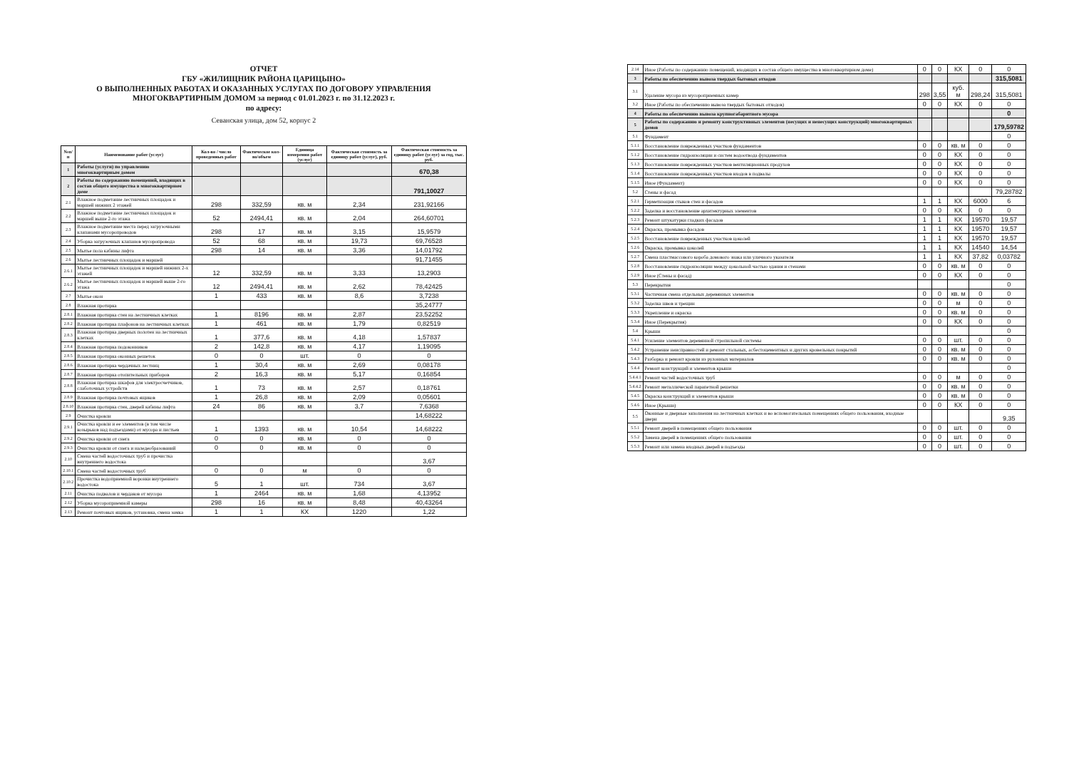ОТЧЕТ
ГБУ «ЖИЛИЩНИК РАЙОНА ЦАРИЦЫНО»
О ВЫПОЛНЕННЫХ РАБОТАХ И ОКАЗАННЫХ УСЛУГАХ ПО ДОГОВОРУ УПРАВЛЕНИЯ
МНОГОКВАРТИРНЫМ ДОМОМ за период с 01.01.2023 г. по 31.12.2023 г.
по адресу:
Севанская улица, дом 52, корпус 2
| №п/п | Наименование работ (услуг) | Кол-во / число проведенных работ | Фактическое кол-во/объем | Единица измерения работ (услуг) | Фактическая стоимость за единицу работ (услуг), руб. | Фактическая стоимость за единицу работ (услуг) за год, тыс. руб. |
| --- | --- | --- | --- | --- | --- | --- |
| 1 | Работы (услуги) по управлению многоквартирным домом | | | | | 670,38 |
| 2 | Работы по содержанию помещений, входящих в состав общего имущества в многоквартирном доме | | | | | 791,10027 |
| 2.1 | Влажное подметание лестничных площадок и маршей нижних 2 этажей | 298 | 332,59 | кв. м | 2,34 | 231,92166 |
| 2.2 | Влажное подметание лестничных площадок и маршей выше 2-го этажа | 52 | 2494,41 | кв. м | 2,04 | 264,60701 |
| 2.3 | Влажное подметание места перед загрузочными клапанами мусоропроводов | 298 | 17 | кв. м | 3,15 | 15,9579 |
| 2.4 | Уборка загрузочных клапанов мусоропровода | 52 | 68 | кв. м | 19,73 | 69,76528 |
| 2.5 | Мытье пола кабины лифта | 298 | 14 | кв. м | 3,36 | 14,01792 |
| 2.6 | Мытье лестничных площадок и маршей | | | | | 91,71455 |
| 2.6.1 | Мытье лестничных площадок и маршей нижних 2-х этажей | 12 | 332,59 | кв. м | 3,33 | 13,2903 |
| 2.6.2 | Мытье лестничных площадок и маршей выше 2-го этажа | 12 | 2494,41 | кв. м | 2,62 | 78,42425 |
| 2.7 | Мытье окон | 1 | 433 | кв. м | 8,6 | 3,7238 |
| 2.8 | Влажная протирка | | | | | 35,24777 |
| 2.8.1 | Влажная протирка стен на лестничных клетках | 1 | 8196 | кв. м | 2,87 | 23,52252 |
| 2.8.2 | Влажная протирка плафонов на лестничных клетках | 1 | 461 | кв. м | 1,79 | 0,82519 |
| 2.8.3 | Влажная протирка дверных полотен на лестничных клетках | 1 | 377,6 | кв. м | 4,18 | 1,57837 |
| 2.8.4 | Влажная протирка подоконников | 2 | 142,8 | кв. м | 4,17 | 1,19095 |
| 2.8.5 | Влажная протирка оконных решеток | 0 | 0 | шт. | 0 | 0 |
| 2.8.6 | Влажная протирка чердачных лестниц | 1 | 30,4 | кв. м | 2,69 | 0,08178 |
| 2.8.7 | Влажная протирка отопительных приборов | 2 | 16,3 | кв. м | 5,17 | 0,16854 |
| 2.8.8 | Влажная протирка шкафов для электросчетчиков, слаботочных устройств | 1 | 73 | кв. м | 2,57 | 0,18761 |
| 2.8.9 | Влажная протирка почтовых ящиков | 1 | 26,8 | кв. м | 2,09 | 0,05601 |
| 2.8.10 | Влажная протирка стен, дверей кабины лифта | 24 | 86 | кв. м | 3,7 | 7,6368 |
| 2.9 | Очистка кровли | | | | | 14,68222 |
| 2.9.1 | Очистка кровли и ее элементов (в том числе козырьков над подъездами) от мусора и листьев | 1 | 1393 | кв. м | 10,54 | 14,68222 |
| 2.9.2 | Очистка кровли от снега | 0 | 0 | кв. м | 0 | 0 |
| 2.9.3 | Очистка кровли от снега и наледеобразований | 0 | 0 | кв. м | 0 | 0 |
| 2.10 | Смена частей водосточных труб и прочистка внутреннего водостока | | | | | 3,67 |
| 2.10.1 | Смена частей водосточных труб | 0 | 0 | м | 0 | 0 |
| 2.10.2 | Прочистка водоприемной воронки внутреннего водостока | 5 | 1 | шт. | 734 | 3,67 |
| 2.11 | Очистка подвалов и чердаков от мусора | 1 | 2464 | кв. м | 1,68 | 4,13952 |
| 2.12 | Уборка мусороприемной камеры | 298 | 16 | кв. м | 8,48 | 40,43264 |
| 2.13 | Ремонт почтовых ящиков, установка, смена замка | 1 | 1 | КХ | 1220 | 1,22 |
| 2.14 | Иное (Работы по содержанию помещений, входящих в состав общего имущества в многоквартирном доме) | 0 | 0 | КХ | 0 | 0 |
| 3 | Работы по обеспечению вывоза твердых бытовых отходов | | | | | 315,5081 |
| 3.1 | Удаление мусора из мусороприемных камер | 298 | 3,55 | куб. м | 298,24 | 315,5081 |
| 3.2 | Иное (Работы по обеспечению вывоза твердых бытовых отходов) | 0 | 0 | КХ | 0 | 0 |
| 4 | Работы по обеспечению вывоза крупногабаритного мусора | | | | | 0 |
| 5 | Работы по содержанию и ремонту конструктивных элементов (несущих и ненесущих конструкций) многоквартирных домов | | | | | 179,59782 |
| 5.1 | Фундамент | | | | | 0 |
| 5.1.1 | Восстановление поврежденных участков фундаментов | 0 | 0 | кв. м | 0 | 0 |
| 5.1.2 | Восстановление гидроизоляции и систем водоотвода фундаментов | 0 | 0 | КХ | 0 | 0 |
| 5.1.3 | Восстановление поврежденных участков вентиляционных продухов | 0 | 0 | КХ | 0 | 0 |
| 5.1.4 | Восстановление поврежденных участков входов в подвалы | 0 | 0 | КХ | 0 | 0 |
| 5.1.5 | Иное (Фундамент) | 0 | 0 | КХ | 0 | 0 |
| 5.2 | Стены и фасад | | | | | 79,28782 |
| 5.2.1 | Герметизация стыков стен и фасадов | 1 | 1 | КХ | 6000 | 6 |
| 5.2.2 | Заделка и восстановление архитектурных элементов | 0 | 0 | КХ | 0 | 0 |
| 5.2.3 | Ремонт штукатурки гладких фасадов | 1 | 1 | КХ | 19570 | 19,57 |
| 5.2.4 | Окраска, промывка фасадов | 1 | 1 | КХ | 19570 | 19,57 |
| 5.2.5 | Восстановление поврежденных участков цоколей | 1 | 1 | КХ | 19570 | 19,57 |
| 5.2.6 | Окраска, промывка цоколей | 1 | 1 | КХ | 14540 | 14,54 |
| 5.2.7 | Смена пластмассового короба домового знака или уличного указателя | 1 | 1 | КХ | 37,82 | 0,03782 |
| 5.2.8 | Восстановление гидроизоляции между цокольной частью здания и стенами | 0 | 0 | кв. м | 0 | 0 |
| 5.2.9 | Иное (Стены и фасад) | 0 | 0 | КХ | 0 | 0 |
| 5.3 | Перекрытия | | | | | 0 |
| 5.3.1 | Частичная смена отдельных деревянных элементов | 0 | 0 | кв. м | 0 | 0 |
| 5.3.2 | Заделка швов и трещин | 0 | 0 | м | 0 | 0 |
| 5.3.3 | Укрепление и окраска | 0 | 0 | кв. м | 0 | 0 |
| 5.3.4 | Иное (Перекрытия) | 0 | 0 | КХ | 0 | 0 |
| 5.4 | Крыши | | | | | 0 |
| 5.4.1 | Усиление элементов деревянной стропильной системы | 0 | 0 | шт. | 0 | 0 |
| 5.4.2 | Устранение неисправностей и ремонт стальных, асбестоцементных и других кровельных покрытий | 0 | 0 | кв. м | 0 | 0 |
| 5.4.3 | Разборка и ремонт кровли из рулонных материалов | 0 | 0 | кв. м | 0 | 0 |
| 5.4.4 | Ремонт конструкций и элементов крыши | | | | | 0 |
| 5.4.4.1 | Ремонт частей водосточных труб | 0 | 0 | м | 0 | 0 |
| 5.4.4.2 | Ремонт металлической парапетной решетки | 0 | 0 | кв. м | 0 | 0 |
| 5.4.5 | Окраска конструкций и элементов крыши | 0 | 0 | кв. м | 0 | 0 |
| 5.4.6 | Иное (Крыши) | 0 | 0 | КХ | 0 | 0 |
| 5.5 | Оконные и дверные заполнения на лестничных клетках и во вспомогательных помещениях общего пользования, входные двери | | | | | 9,35 |
| 5.5.1 | Ремонт дверей в помещениях общего пользования | 0 | 0 | шт. | 0 | 0 |
| 5.5.2 | Замена дверей в помещениях общего пользования | 0 | 0 | шт. | 0 | 0 |
| 5.5.3 | Ремонт или замена входных дверей в подъезды | 0 | 0 | шт. | 0 | 0 |